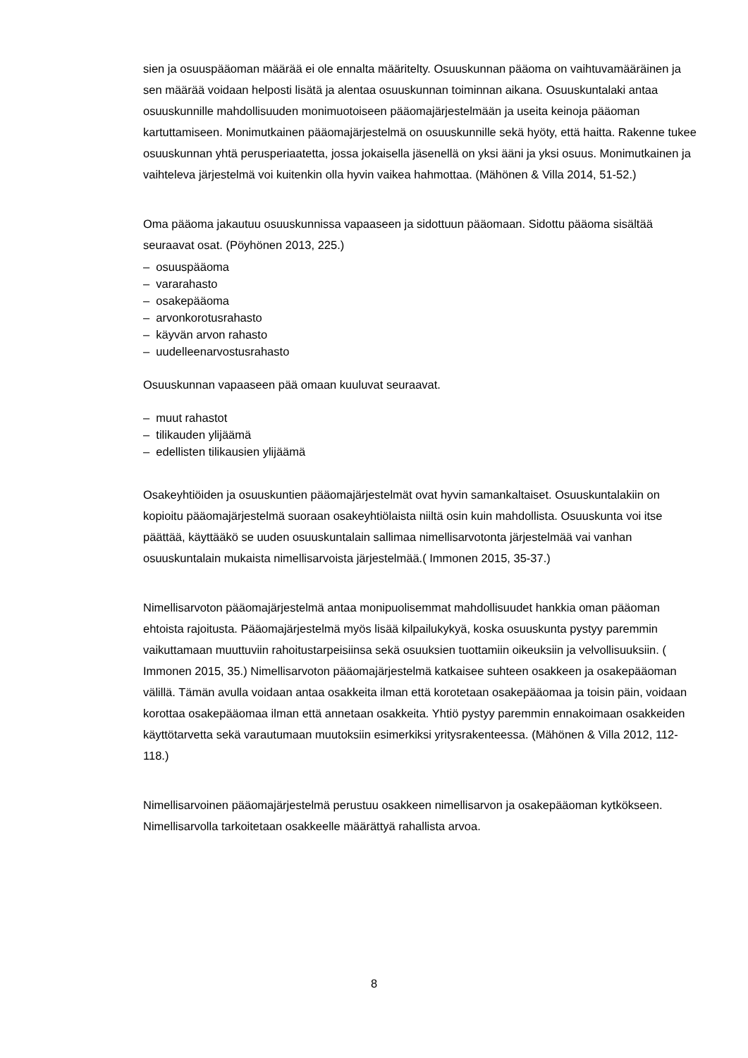sien ja osuuspääoman määrää ei ole ennalta määritelty. Osuuskunnan pääoma on vaihtuvamääräinen ja sen määrää voidaan helposti lisätä ja alentaa osuuskunnan toiminnan aikana. Osuuskuntalaki antaa osuuskunnille mahdollisuuden monimuotoiseen pääomajärjestelmään ja useita keinoja pääoman kartuttamiseen. Monimutkainen pääomajärjestelmä on osuuskunnille sekä hyöty, että haitta. Rakenne tukee osuuskunnan yhtä perusperiaatetta, jossa jokaisella jäsenellä on yksi ääni ja yksi osuus. Monimutkainen ja vaihteleva järjestelmä voi kuitenkin olla hyvin vaikea hahmottaa. (Mähönen & Villa 2014, 51-52.)
Oma pääoma jakautuu osuuskunnissa vapaaseen ja sidottuun pääomaan. Sidottu pääoma sisältää seuraavat osat. (Pöyhönen 2013, 225.)
– osuuspääoma
– vararahasto
– osakepääoma
– arvonkorotusrahasto
– käyvän arvon rahasto
– uudelleenarvostusrahasto
Osuuskunnan vapaaseen pää omaan kuuluvat seuraavat.
– muut rahastot
– tilikauden ylijäämä
– edellisten tilikausien ylijäämä
Osakeyhtiöiden ja osuuskuntien pääomajärjestelmät ovat hyvin samankaltaiset. Osuuskuntalakiin on kopioitu pääomajärjestelmä suoraan osakeyhtiölaista niiltä osin kuin mahdollista. Osuuskunta voi itse päättää, käyttääkö se uuden osuuskuntalain sallimaa nimellisarvotonta järjestelmää vai vanhan osuuskuntalain mukaista nimellisarvoista järjestelmää.( Immonen 2015, 35-37.)
Nimellisarvoton pääomajärjestelmä antaa monipuolisemmat mahdollisuudet hankkia oman pääoman ehtoista rajoitusta. Pääomajärjestelmä myös lisää kilpailukykyä, koska osuuskunta pystyy paremmin vaikuttamaan muuttuviin rahoitustarpeisiinsa sekä osuuksien tuottamiin oikeuksiin ja velvollisuuksiin. ( Immonen 2015, 35.) Nimellisarvoton pääomajärjestelmä katkaisee suhteen osakkeen ja osakepääoman välillä. Tämän avulla voidaan antaa osakkeita ilman että korotetaan osakepääomaa ja toisin päin, voidaan korottaa osakepääomaa ilman että annetaan osakkeita. Yhtiö pystyy paremmin ennakoimaan osakkeiden käyttötarvetta sekä varautumaan muutoksiin esimerkiksi yritysrakenteessa. (Mähönen & Villa 2012, 112-118.)
Nimellisarvoinen pääomajärjestelmä perustuu osakkeen nimellisarvon ja osakepääoman kytkökseen. Nimellisarvolla tarkoitetaan osakkeelle määrättyä rahallista arvoa.
8